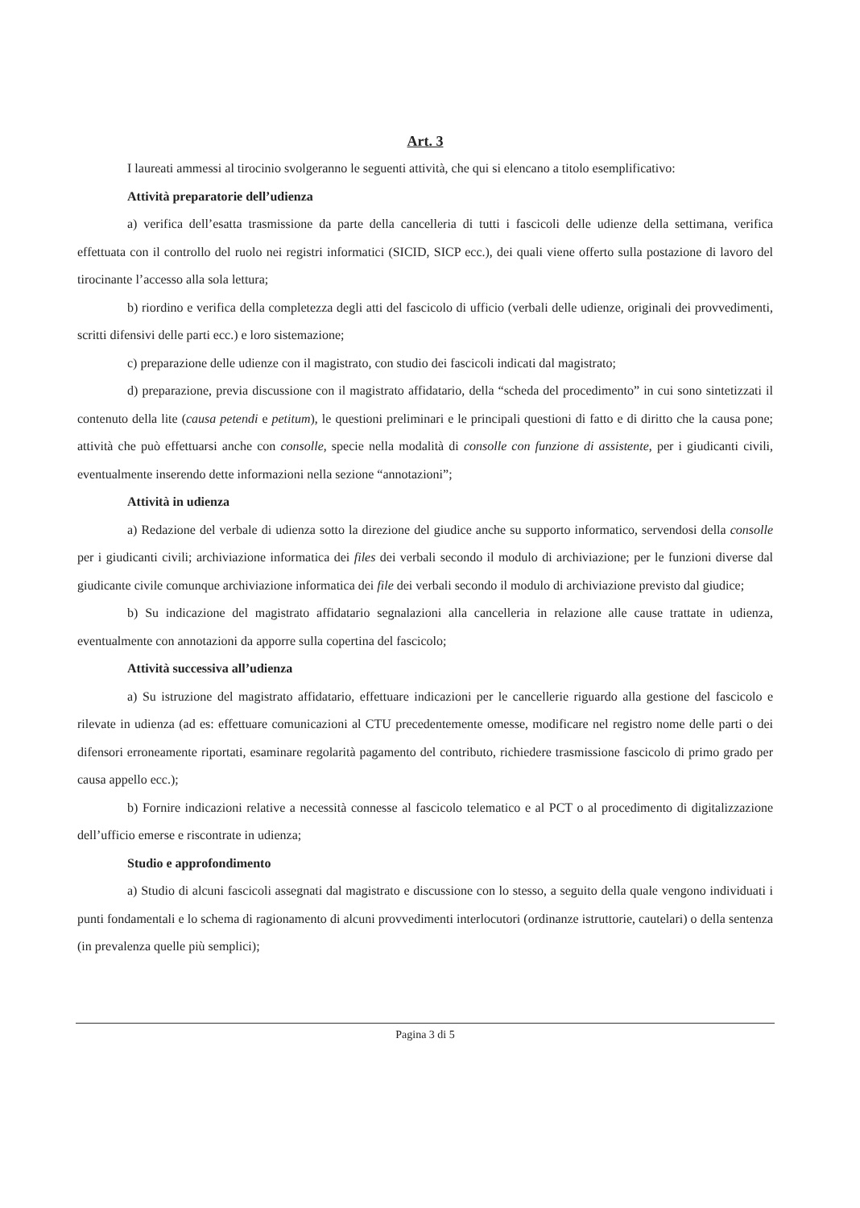Art. 3
I laureati ammessi al tirocinio svolgeranno le seguenti attività, che qui si elencano a titolo esemplificativo:
Attività preparatorie dell’udienza
a) verifica dell’esatta trasmissione da parte della cancelleria di tutti i fascicoli delle udienze della settimana, verifica effettuata con il controllo del ruolo nei registri informatici (SICID, SICP ecc.), dei quali viene offerto sulla postazione di lavoro del tirocinante l’accesso alla sola lettura;
b) riordino e verifica della completezza degli atti del fascicolo di ufficio (verbali delle udienze, originali dei provvedimenti, scritti difensivi delle parti ecc.) e loro sistemazione;
c) preparazione delle udienze con il magistrato, con studio dei fascicoli indicati dal magistrato;
d) preparazione, previa discussione con il magistrato affidatario, della “scheda del procedimento” in cui sono sintetizzati il contenuto della lite (causa petendi e petitum), le questioni preliminari e le principali questioni di fatto e di diritto che la causa pone; attività che può effettuarsi anche con consolle, specie nella modalità di consolle con funzione di assistente, per i giudicanti civili, eventualmente inserendo dette informazioni nella sezione “annotazioni”;
Attività in udienza
a) Redazione del verbale di udienza sotto la direzione del giudice anche su supporto informatico, servendosi della consolle per i giudicanti civili; archiviazione informatica dei files dei verbali secondo il modulo di archiviazione; per le funzioni diverse dal giudicante civile comunque archiviazione informatica dei file dei verbali secondo il modulo di archiviazione previsto dal giudice;
b) Su indicazione del magistrato affidatario segnalazioni alla cancelleria in relazione alle cause trattate in udienza, eventualmente con annotazioni da apporre sulla copertina del fascicolo;
Attività successiva all’udienza
a) Su istruzione del magistrato affidatario, effettuare indicazioni per le cancellerie riguardo alla gestione del fascicolo e rilevate in udienza (ad es: effettuare comunicazioni al CTU precedentemente omesse, modificare nel registro nome delle parti o dei difensori erroneamente riportati, esaminare regolarità pagamento del contributo, richiedere trasmissione fascicolo di primo grado per causa appello ecc.);
b) Fornire indicazioni relative a necessità connesse al fascicolo telematico e al PCT o al procedimento di digitalizzazione dell’ufficio emerse e riscontrate in udienza;
Studio e approfondimento
a) Studio di alcuni fascicoli assegnati dal magistrato e discussione con lo stesso, a seguito della quale vengono individuati i punti fondamentali e lo schema di ragionamento di alcuni provvedimenti interlocutori (ordinanze istruttorie, cautelari) o della sentenza (in prevalenza quelle più semplici);
Pagina 3 di 5